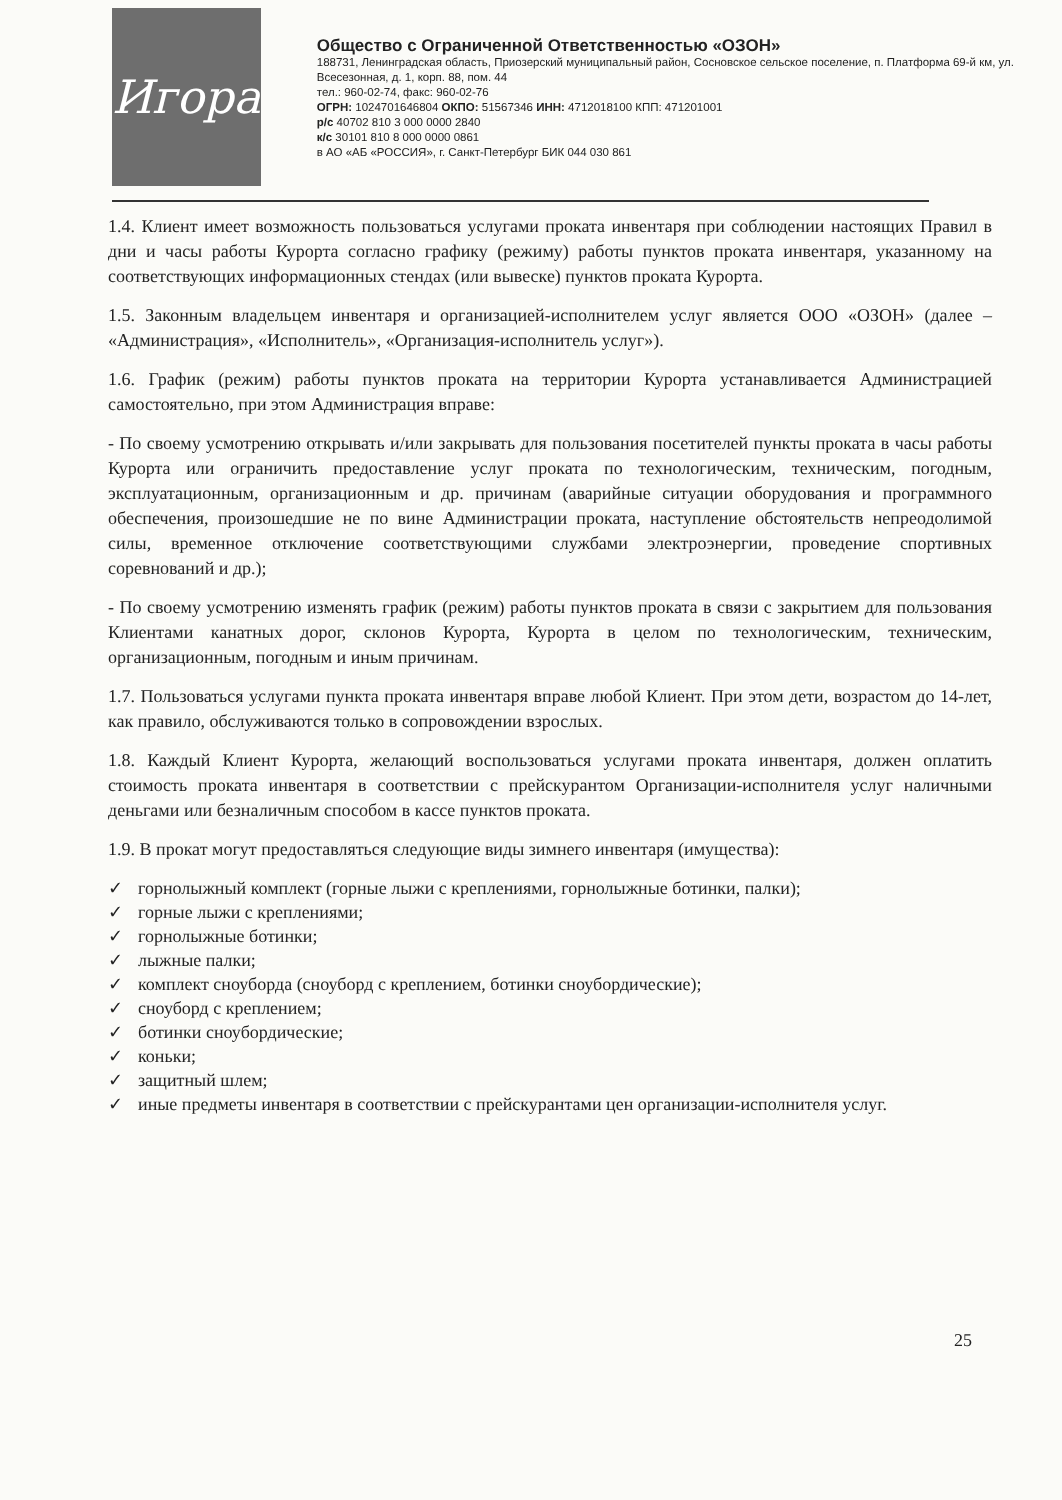Игора
Общество с Ограниченной Ответственностью «ОЗОН»
188731, Ленинградская область, Приозерский муниципальный район, Сосновское сельское поселение, п. Платформа 69-й км, ул. Всесезонная, д. 1, корп. 88, пом. 44
тел.: 960-02-74, факс: 960-02-76
ОГРН: 1024701646804 ОКПО: 51567346 ИНН: 4712018100 КПП: 471201001
р/с 40702 810 3 000 0000 2840
к/с 30101 810 8 000 0000 0861
в АО «АБ «РОССИЯ», г. Санкт-Петербург БИК 044 030 861
1.4. Клиент имеет возможность пользоваться услугами проката инвентаря при соблюдении настоящих Правил в дни и часы работы Курорта согласно графику (режиму) работы пунктов проката инвентаря, указанному на соответствующих информационных стендах (или вывеске) пунктов проката Курорта.
1.5. Законным владельцем инвентаря и организацией-исполнителем услуг является ООО «ОЗОН» (далее – «Администрация», «Исполнитель», «Организация-исполнитель услуг»).
1.6. График (режим) работы пунктов проката на территории Курорта устанавливается Администрацией самостоятельно, при этом Администрация вправе:
- По своему усмотрению открывать и/или закрывать для пользования посетителей пункты проката в часы работы Курорта или ограничить предоставление услуг проката по технологическим, техническим, погодным, эксплуатационным, организационным и др. причинам (аварийные ситуации оборудования и программного обеспечения, произошедшие не по вине Администрации проката, наступление обстоятельств непреодолимой силы, временное отключение соответствующими службами электроэнергии, проведение спортивных соревнований и др.);
- По своему усмотрению изменять график (режим) работы пунктов проката в связи с закрытием для пользования Клиентами канатных дорог, склонов Курорта, Курорта в целом по технологическим, техническим, организационным, погодным и иным причинам.
1.7. Пользоваться услугами пункта проката инвентаря вправе любой Клиент. При этом дети, возрастом до 14-лет, как правило, обслуживаются только в сопровождении взрослых.
1.8. Каждый Клиент Курорта, желающий воспользоваться услугами проката инвентаря, должен оплатить стоимость проката инвентаря в соответствии с прейскурантом Организации-исполнителя услуг наличными деньгами или безналичным способом в кассе пунктов проката.
1.9. В прокат могут предоставляться следующие виды зимнего инвентаря (имущества):
✓ горнолыжный комплект (горные лыжи с креплениями, горнолыжные ботинки, палки);
✓ горные лыжи с креплениями;
✓ горнолыжные ботинки;
✓ лыжные палки;
✓ комплект сноуборда (сноуборд с креплением, ботинки сноубордические);
✓ сноуборд с креплением;
✓ ботинки сноубордические;
✓ коньки;
✓ защитный шлем;
✓ иные предметы инвентаря в соответствии с прейскурантами цен организации-исполнителя услуг.
25